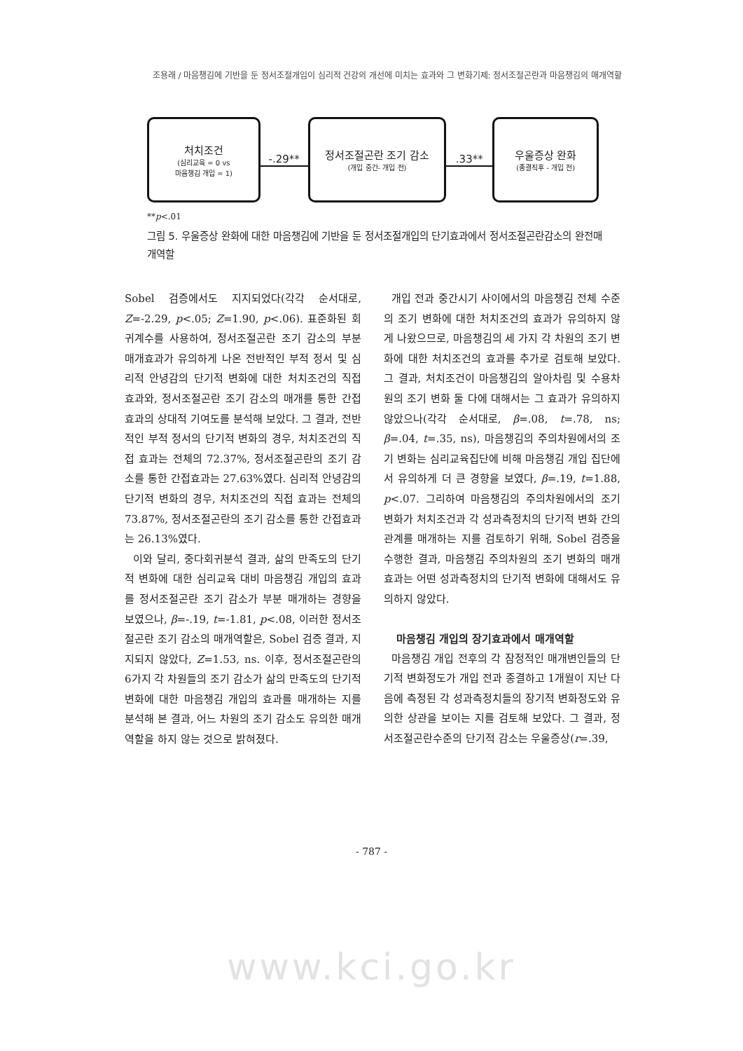조용래 / 마음챙김에 기반을 둔 정서조절개입이 심리적 건강의 개선에 미치는 효과와 그 변화기제: 정서조절곤란과 마음챙김의 매개역할
처치조건
(심리교육 = 0 vs
마음챙김 개입 = 1)
-.29**
정서조절곤란 조기 감소
(개입 중간- 개입 전)
.33**
우울증상 완화
(종결직후 - 개입 전)
**p<.01
그림 5. 우울증상 완화에 대한 마음챙김에 기반을 둔 정서조절개입의 단기효과에서 정서조절곤란감소의 완전매개역할
Sobel 검증에서도 지지되었다(각각 순서대로, Z=-2.29, p<.05; Z=1.90, p<.06). 표준화된 회귀계수를 사용하여, 정서조절곤란 조기 감소의 부분 매개효과가 유의하게 나온 전반적인 부적 정서 및 심리적 안녕감의 단기적 변화에 대한 처치조건의 직접 효과와, 정서조절곤란 조기 감소의 매개를 통한 간접효과의 상대적 기여도를 분석해 보았다. 그 결과, 전반적인 부적 정서의 단기적 변화의 경우, 처치조건의 직접 효과는 전체의 72.37%, 정서조절곤란의 조기 감소를 통한 간접효과는 27.63%였다. 심리적 안녕감의 단기적 변화의 경우, 처치조건의 직접 효과는 전체의 73.87%, 정서조절곤란의 조기 감소를 통한 간접효과는 26.13%였다.
이와 달리, 중다회귀분석 결과, 삶의 만족도의 단기적 변화에 대한 심리교육 대비 마음챙김 개입의 효과를 정서조절곤란 조기 감소가 부분 매개하는 경향을 보였으나, β=-.19, t=-1.81, p<.08, 이러한 정서조절곤란 조기 감소의 매개역할은, Sobel 검증 결과, 지지되지 않았다, Z=1.53, ns. 이후, 정서조절곤란의 6가지 각 차원들의 조기 감소가 삶의 만족도의 단기적 변화에 대한 마음챙김 개입의 효과를 매개하는 지를 분석해 본 결과, 어느 차원의 조기 감소도 유의한 매개역할을 하지 않는 것으로 밝혀졌다.
개입 전과 중간시기 사이에서의 마음챙김 전체 수준의 조기 변화에 대한 처치조건의 효과가 유의하지 않게 나왔으므로, 마음챙김의 세 가지 각 차원의 조기 변화에 대한 처치조건의 효과를 추가로 검토해 보았다. 그 결과, 처치조건이 마음챙김의 알아차림 및 수용차원의 조기 변화 둘 다에 대해서는 그 효과가 유의하지 않았으나(각각 순서대로, β=.08, t=.78, ns; β=.04, t=.35, ns), 마음챙김의 주의차원에서의 조기 변화는 심리교육집단에 비해 마음챙김 개입 집단에서 유의하게 더 큰 경향을 보였다, β=.19, t=1.88, p<.07. 그리하여 마음챙김의 주의차원에서의 조기 변화가 처치조건과 각 성과측정치의 단기적 변화 간의 관계를 매개하는 지를 검토하기 위해, Sobel 검증을 수행한 결과, 마음챙김 주의차원의 조기 변화의 매개효과는 어떤 성과측정치의 단기적 변화에 대해서도 유의하지 않았다.
마음챙김 개입의 장기효과에서 매개역할
마음챙김 개입 전후의 각 잠정적인 매개변인들의 단기적 변화정도가 개입 전과 종결하고 1개월이 지난 다음에 측정된 각 성과측정치들의 장기적 변화정도와 유의한 상관을 보이는 지를 검토해 보았다. 그 결과, 정서조절곤란수준의 단기적 감소는 우울증상(r=.39,
- 787 -
www.kci.go.kr